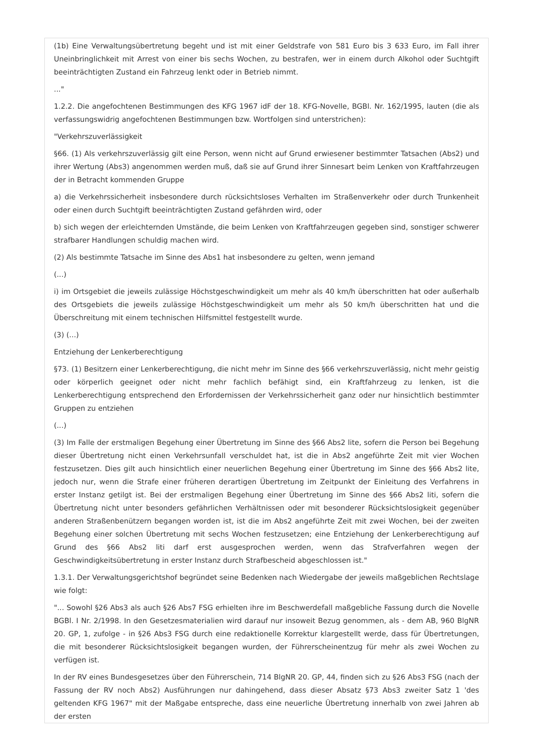(1b) Eine Verwaltungsübertretung begeht und ist mit einer Geldstrafe von 581 Euro bis 3 633 Euro, im Fall ihrer Uneinbringlichkeit mit Arrest von einer bis sechs Wochen, zu bestrafen, wer in einem durch Alkohol oder Suchtgift beeinträchtigten Zustand ein Fahrzeug lenkt oder in Betrieb nimmt.
..."
1.2.2. Die angefochtenen Bestimmungen des KFG 1967 idF der 18. KFG-Novelle, BGBl. Nr. 162/1995, lauten (die als verfassungswidrig angefochtenen Bestimmungen bzw. Wortfolgen sind unterstrichen):
"Verkehrszuverlässigkeit
§66. (1) Als verkehrszuverlässig gilt eine Person, wenn nicht auf Grund erwiesener bestimmter Tatsachen (Abs2) und ihrer Wertung (Abs3) angenommen werden muß, daß sie auf Grund ihrer Sinnesart beim Lenken von Kraftfahrzeugen der in Betracht kommenden Gruppe
a) die Verkehrssicherheit insbesondere durch rücksichtsloses Verhalten im Straßenverkehr oder durch Trunkenheit oder einen durch Suchtgift beeinträchtigten Zustand gefährden wird, oder
b) sich wegen der erleichternden Umstände, die beim Lenken von Kraftfahrzeugen gegeben sind, sonstiger schwerer strafbarer Handlungen schuldig machen wird.
(2) Als bestimmte Tatsache im Sinne des Abs1 hat insbesondere zu gelten, wenn jemand
(...)
i) im Ortsgebiet die jeweils zulässige Höchstgeschwindigkeit um mehr als 40 km/h überschritten hat oder außerhalb des Ortsgebiets die jeweils zulässige Höchstgeschwindigkeit um mehr als 50 km/h überschritten hat und die Überschreitung mit einem technischen Hilfsmittel festgestellt wurde.
(3) (...)
Entziehung der Lenkerberechtigung
§73. (1) Besitzern einer Lenkerberechtigung, die nicht mehr im Sinne des §66 verkehrszuverlässig, nicht mehr geistig oder körperlich geeignet oder nicht mehr fachlich befähigt sind, ein Kraftfahrzeug zu lenken, ist die Lenkerberechtigung entsprechend den Erfordernissen der Verkehrssicherheit ganz oder nur hinsichtlich bestimmter Gruppen zu entziehen
(...)
(3) Im Falle der erstmaligen Begehung einer Übertretung im Sinne des §66 Abs2 lite, sofern die Person bei Begehung dieser Übertretung nicht einen Verkehrsunfall verschuldet hat, ist die in Abs2 angeführte Zeit mit vier Wochen festzusetzen. Dies gilt auch hinsichtlich einer neuerlichen Begehung einer Übertretung im Sinne des §66 Abs2 lite, jedoch nur, wenn die Strafe einer früheren derartigen Übertretung im Zeitpunkt der Einleitung des Verfahrens in erster Instanz getilgt ist. Bei der erstmaligen Begehung einer Übertretung im Sinne des §66 Abs2 liti, sofern die Übertretung nicht unter besonders gefährlichen Verhältnissen oder mit besonderer Rücksichtslosigkeit gegenüber anderen Straßenbenützern begangen worden ist, ist die im Abs2 angeführte Zeit mit zwei Wochen, bei der zweiten Begehung einer solchen Übertretung mit sechs Wochen festzusetzen; eine Entziehung der Lenkerberechtigung auf Grund des §66 Abs2 liti darf erst ausgesprochen werden, wenn das Strafverfahren wegen der Geschwindigkeitsübertretung in erster Instanz durch Strafbescheid abgeschlossen ist."
1.3.1. Der Verwaltungsgerichtshof begründet seine Bedenken nach Wiedergabe der jeweils maßgeblichen Rechtslage wie folgt:
"... Sowohl §26 Abs3 als auch §26 Abs7 FSG erhielten ihre im Beschwerdefall maßgebliche Fassung durch die Novelle BGBl. I Nr. 2/1998. In den Gesetzesmaterialien wird darauf nur insoweit Bezug genommen, als - dem AB, 960 BlgNR 20. GP, 1, zufolge - in §26 Abs3 FSG durch eine redaktionelle Korrektur klargestellt werde, dass für Übertretungen, die mit besonderer Rücksichtslosigkeit begangen wurden, der Führerscheinentzug für mehr als zwei Wochen zu verfügen ist.
In der RV eines Bundesgesetzes über den Führerschein, 714 BlgNR 20. GP, 44, finden sich zu §26 Abs3 FSG (nach der Fassung der RV noch Abs2) Ausführungen nur dahingehend, dass dieser Absatz §73 Abs3 zweiter Satz 1 'des geltenden KFG 1967" mit der Maßgabe entspreche, dass eine neuerliche Übertretung innerhalb von zwei Jahren ab der ersten